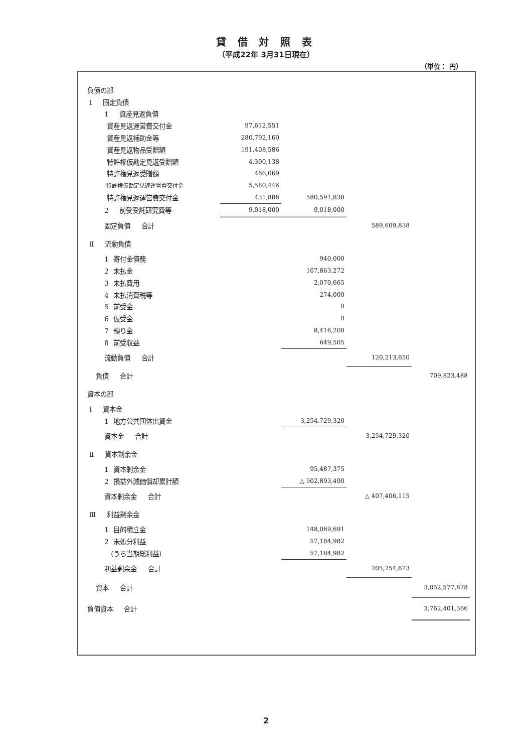貸 借 対 照 表
（平成22年 3月31日現在）
（単位： 円）
| 負債の部 | | | | |
| Ⅰ 固定負債 | | | | |
| 1 資産見返負債 | | | | |
| 資産見返運営費交付金 | 97,612,551 | | | |
| 資産見返補助金等 | 280,792,160 | | | |
| 資産見返物品受贈額 | 191,408,586 | | | |
| 特許権仮勘定見返受贈額 | 4,300,138 | | | |
| 特許権見返受贈額 | 466,069 | | | |
| 特許権仮勘定見返運営費交付金 | 5,580,446 | | | |
| 特許権見返運営費交付金 | 431,888 | 580,591,838 | | |
| 2 前受受託研究費等 | 9,018,000 | 9,018,000 | | |
| 固定負債 合計 | | | 589,609,838 | |
| Ⅱ 流動負債 | | | | |
| 1 寄付金債務 | | 940,000 | | |
| 2 未払金 | | 107,863,272 | | |
| 3 未払費用 | | 2,070,665 | | |
| 4 未払消費税等 | | 274,000 | | |
| 5 前受金 | | 0 | | |
| 6 仮受金 | | 0 | | |
| 7 預り金 | | 8,416,208 | | |
| 8 前受収益 | | 649,505 | | |
| 流動負債 合計 | | | 120,213,650 | |
| 負債 合計 | | | | 709,823,488 |
| 資本の部 | | | | |
| Ⅰ 資本金 | | | | |
| 1 地方公共団体出資金 | | 3,254,729,320 | | |
| 資本金 合計 | | | 3,254,729,320 | |
| Ⅱ 資本剰余金 | | | | |
| 1 資本剰余金 | | 95,487,375 | | |
| 2 損益外減価償却累計額 | | △ 502,893,490 | | |
| 資本剰余金 合計 | | | △ 407,406,115 | |
| Ⅲ 利益剰余金 | | | | |
| 1 目的積立金 | | 148,069,691 | | |
| 2 未処分利益 | | 57,184,982 | | |
| （うち当期総利益） | | 57,184,982 | | |
| 利益剰余金 合計 | | | 205,254,673 | |
| 資本 合計 | | | | 3,052,577,878 |
| 負債資本 合計 | | | | 3,762,401,366 |
2